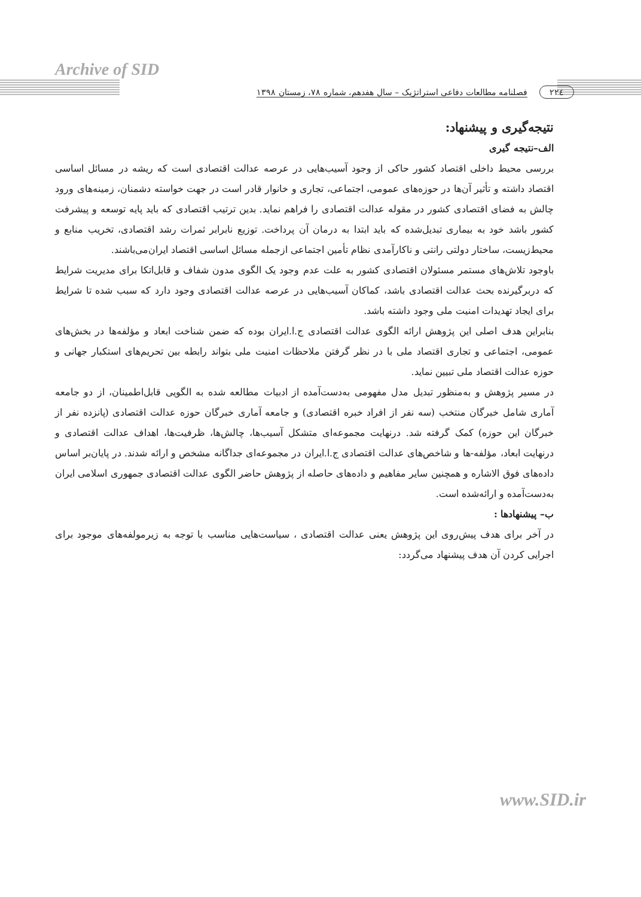Archive of SID
۲۲٤ فصلنامه مطالعات دفاعی استراتژیک – سال هفدهم، شماره ۷۸، زمستان ۱۳۹۸
نتیجه‌گیری و پیشنهاد:
الف–نتیجه گیری
بررسی محیط داخلی اقتصاد کشور حاکی از وجود آسیب‌هایی در عرصه عدالت اقتصادی است که ریشه در مسائل اساسی اقتصاد داشته و تأثیر آن‌ها در حوزه‌های عمومی، اجتماعی، تجاری و خانوار قادر است در جهت خواسته دشمنان، زمینه‌های ورود چالش به فضای اقتصادی کشور در مقوله عدالت اقتصادی را فراهم نماید. بدین ترتیب اقتصادی که باید پایه توسعه و پیشرفت کشور باشد خود به بیماری تبدیل‌شده که باید ابتدا به درمان آن پرداخت. توزیع نابرابر ثمرات رشد اقتصادی، تخریب منابع و محیط‌زیست، ساختار دولتی رانتی و ناکارآمدی نظام تأمین اجتماعی ازجمله مسائل اساسی اقتصاد ایران‌می‌باشند.
باوجود تلاش‌های مستمر مسئولان اقتصادی کشور به علت عدم وجود یک الگوی مدون شفاف و قابل‌اتکا برای مدیریت شرایط که دربرگیرنده بحث عدالت اقتصادی باشد، کماکان آسیب‌هایی در عرصه عدالت اقتصادی وجود دارد که سبب شده تا شرایط برای ایجاد تهدیدات امنیت ملی وجود داشته باشد.
بنابراین هدف اصلی این پژوهش ارائه الگوی عدالت اقتصادی ج.ا.ایران بوده که ضمن شناخت ابعاد و مؤلفه‌ها در بخش‌های عمومی، اجتماعی و تجاری اقتصاد ملی با در نظر گرفتن ملاحظات امنیت ملی بتواند رابطه بین تحریم‌های استکبار جهانی و حوزه عدالت اقتصاد ملی تبیین نماید.
در مسیر پژوهش و به‌منظور تبدیل مدل مفهومی به‌دست‌آمده از ادبیات مطالعه شده به الگویی قابل‌اطمینان، از دو جامعه آماری شامل خبرگان منتخب (سه نفر از افراد خبره اقتصادی) و جامعه آماری خبرگان حوزه عدالت اقتصادی (پانزده نفر از خبرگان این حوزه) کمک گرفته شد. درنهایت مجموعه‌ای متشکل آسیب‌ها، چالش‌ها، ظرفیت‌ها، اهداف عدالت اقتصادی و درنهایت ابعاد، مؤلفه-ها و شاخص‌های عدالت اقتصادی ج.ا.ایران در مجموعه‌ای جداگانه مشخص و ارائه شدند. در پایان‌بر اساس داده‌های فوق الاشاره و همچنین سایر مفاهیم و داده‌های حاصله از پژوهش حاضر الگوی عدالت اقتصادی جمهوری اسلامی ایران به‌دست‌آمده و ارائه‌شده است.
ب– پیشنهادها :
در آخر برای هدف پیش‌روی این پژوهش یعنی عدالت اقتصادی ، سیاست‌هایی مناسب با توجه به زیرمولفه‌های موجود برای اجرایی کردن آن هدف پیشنهاد می‌گردد:
www.SID.ir